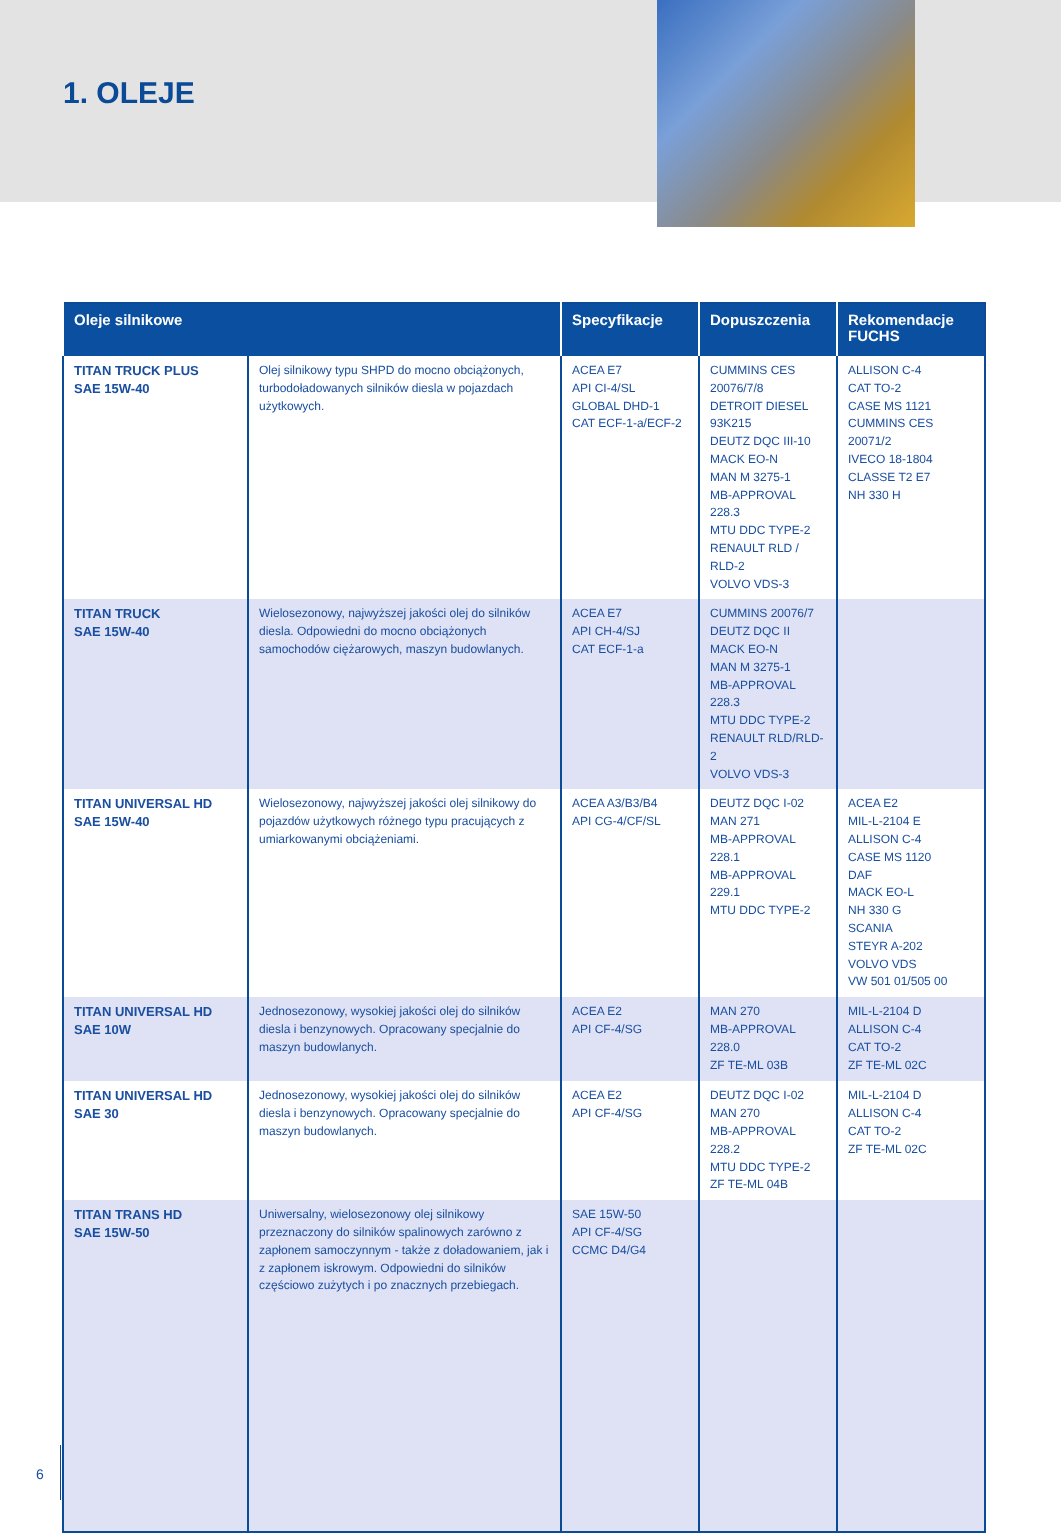1. OLEJE
| Oleje silnikowe | | Specyfikacje | Dopuszczenia | Rekomendacje FUCHS |
| --- | --- | --- | --- | --- |
| TITAN TRUCK PLUS SAE 15W-40 | Olej silnikowy typu SHPD do mocno obciążonych, turbodoładowanych silników diesla w pojazdach użytkowych. | ACEA E7 API CI-4/SL GLOBAL DHD-1 CAT ECF-1-a/ECF-2 | CUMMINS CES 20076/7/8 DETROIT DIESEL 93K215 DEUTZ DQC III-10 MACK EO-N MAN M 3275-1 MB-APPROVAL 228.3 MTU DDC TYPE-2 RENAULT RLD / RLD-2 VOLVO VDS-3 | ALLISON C-4 CAT TO-2 CASE MS 1121 CUMMINS CES 20071/2 IVECO 18-1804 CLASSE T2 E7 NH 330 H |
| TITAN TRUCK SAE 15W-40 | Wielosezonowy, najwyższej jakości olej do silników diesla. Odpowiedni do mocno obciążonych samochodów ciężarowych, maszyn budowlanych. | ACEA E7 API CH-4/SJ CAT ECF-1-a | CUMMINS 20076/7 DEUTZ DQC II MACK EO-N MAN M 3275-1 MB-APPROVAL 228.3 MTU DDC TYPE-2 RENAULT RLD/RLD-2 VOLVO VDS-3 | |
| TITAN UNIVERSAL HD SAE 15W-40 | Wielosezonowy, najwyższej jakości olej silnikowy do pojazdów użytkowych różnego typu pracujących z umiarkowanymi obciążeniami. | ACEA A3/B3/B4 API CG-4/CF/SL | DEUTZ DQC I-02 MAN 271 MB-APPROVAL 228.1 MB-APPROVAL 229.1 MTU DDC TYPE-2 | ACEA E2 MIL-L-2104 E ALLISON C-4 CASE MS 1120 DAF MACK EO-L NH 330 G SCANIA STEYR A-202 VOLVO VDS VW 501 01/505 00 |
| TITAN UNIVERSAL HD SAE 10W | Jednosezonowy, wysokiej jakości olej do silników diesla i benzynowych. Opracowany specjalnie do maszyn budowlanych. | ACEA E2 API CF-4/SG | MAN 270 MB-APPROVAL 228.0 ZF TE-ML 03B | MIL-L-2104 D ALLISON C-4 CAT TO-2 ZF TE-ML 02C |
| TITAN UNIVERSAL HD SAE 30 | Jednosezonowy, wysokiej jakości olej do silników diesla i benzynowych. Opracowany specjalnie do maszyn budowlanych. | ACEA E2 API CF-4/SG | DEUTZ DQC I-02 MAN 270 MB-APPROVAL 228.2 MTU DDC TYPE-2 ZF TE-ML 04B | MIL-L-2104 D ALLISON C-4 CAT TO-2 ZF TE-ML 02C |
| TITAN TRANS HD SAE 15W-50 | Uniwersalny, wielosezonowy olej silnikowy przeznaczony do silników spalinowych zarówno z zapłonem samoczynnym - także z doładowaniem, jak i z zapłonem iskrowym. Odpowiedni do silników częściowo zużytych i po znacznych przebiegach. | SAE 15W-50 API CF-4/SG CCMC D4/G4 | | |
6